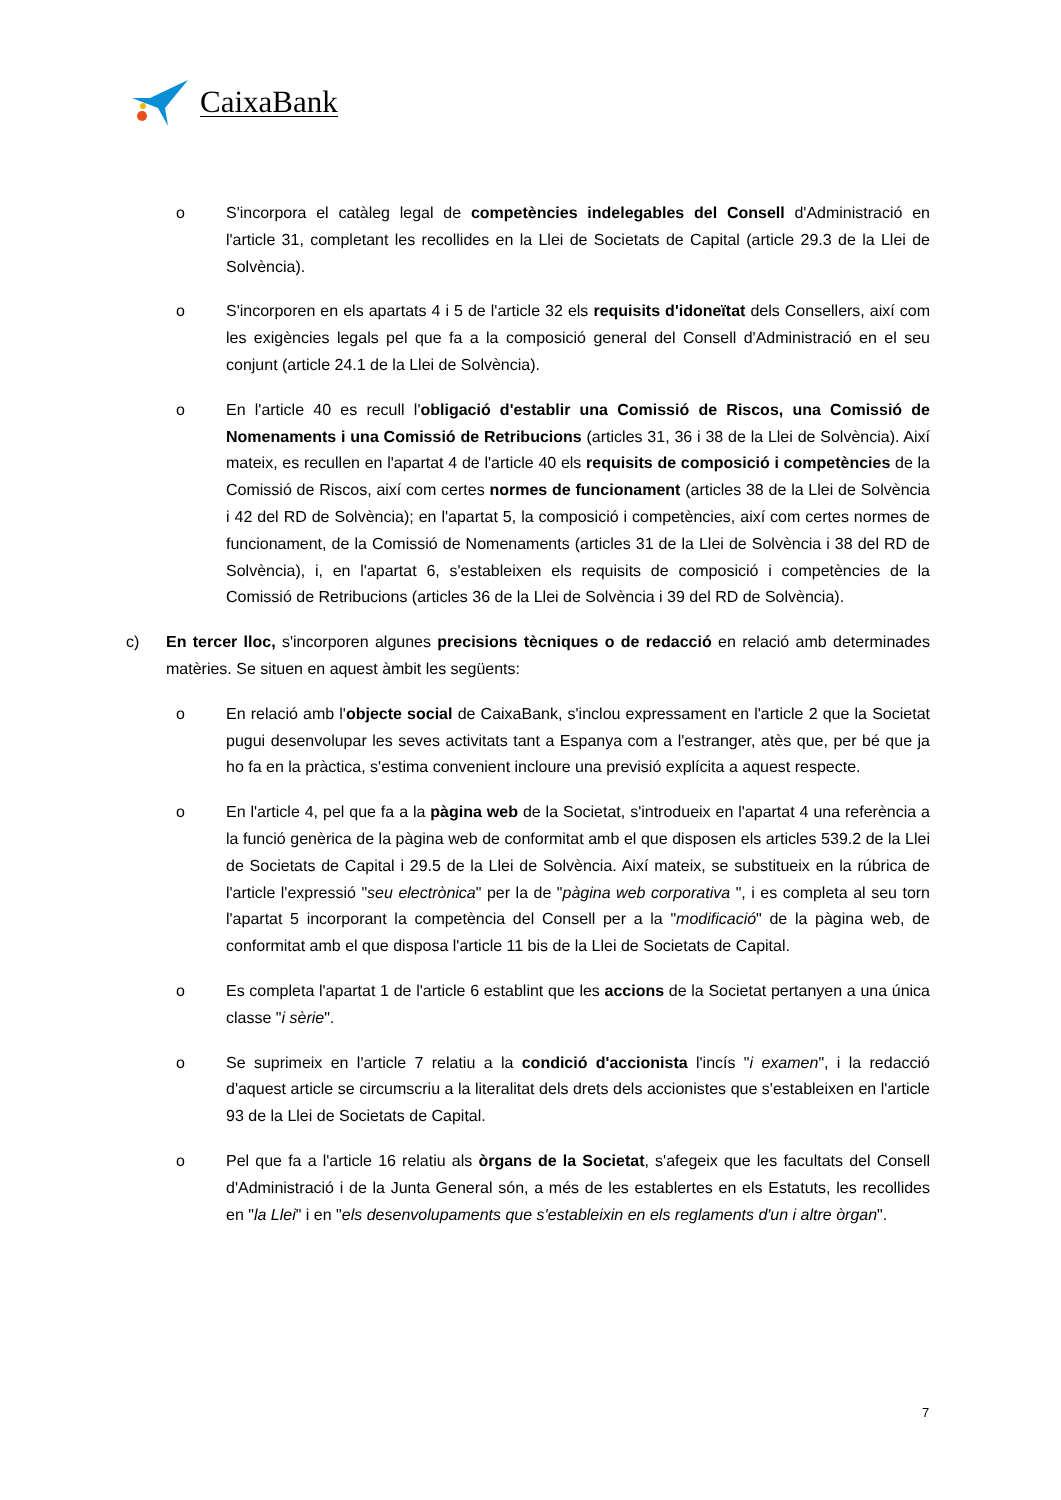CaixaBank
o S'incorpora el catàleg legal de competències indelegables del Consell d'Administració en l'article 31, completant les recollides en la Llei de Societats de Capital (article 29.3 de la Llei de Solvència).
o S'incorporen en els apartats 4 i 5 de l'article 32 els requisits d'idoneïtat dels Consellers, així com les exigències legals pel que fa a la composició general del Consell d'Administració en el seu conjunt (article 24.1 de la Llei de Solvència).
o En l'article 40 es recull l'obligació d'establir una Comissió de Riscos, una Comissió de Nomenaments i una Comissió de Retribucions (articles 31, 36 i 38 de la Llei de Solvència). Així mateix, es recullen en l'apartat 4 de l'article 40 els requisits de composició i competències de la Comissió de Riscos, així com certes normes de funcionament (articles 38 de la Llei de Solvència i 42 del RD de Solvència); en l'apartat 5, la composició i competències, així com certes normes de funcionament, de la Comissió de Nomenaments (articles 31 de la Llei de Solvència i 38 del RD de Solvència), i, en l'apartat 6, s'estableixen els requisits de composició i competències de la Comissió de Retribucions (articles 36 de la Llei de Solvència i 39 del RD de Solvència).
c) En tercer lloc, s'incorporen algunes precisions tècniques o de redacció en relació amb determinades matèries. Se situen en aquest àmbit les següents:
o En relació amb l'objecte social de CaixaBank, s'inclou expressament en l'article 2 que la Societat pugui desenvolupar les seves activitats tant a Espanya com a l'estranger, atès que, per bé que ja ho fa en la pràctica, s'estima convenient incloure una previsió explícita a aquest respecte.
o En l'article 4, pel que fa a la pàgina web de la Societat, s'introdueix en l'apartat 4 una referència a la funció genèrica de la pàgina web de conformitat amb el que disposen els articles 539.2 de la Llei de Societats de Capital i 29.5 de la Llei de Solvència. Així mateix, se substitueix en la rúbrica de l'article l'expressió "seu electrònica" per la de "pàgina web corporativa ", i es completa al seu torn l'apartat 5 incorporant la competència del Consell per a la "modificació" de la pàgina web, de conformitat amb el que disposa l'article 11 bis de la Llei de Societats de Capital.
o Es completa l'apartat 1 de l'article 6 establint que les accions de la Societat pertanyen a una única classe "i sèrie".
o Se suprimeix en l'article 7 relatiu a la condició d'accionista l'incís "i examen", i la redacció d'aquest article se circumscriu a la literalitat dels drets dels accionistes que s'estableixen en l'article 93 de la Llei de Societats de Capital.
o Pel que fa a l'article 16 relatiu als òrgans de la Societat, s'afegeix que les facultats del Consell d'Administració i de la Junta General són, a més de les establertes en els Estatuts, les recollides en "la Llei" i en "els desenvolupaments que s'estableixin en els reglaments d'un i altre òrgan".
7